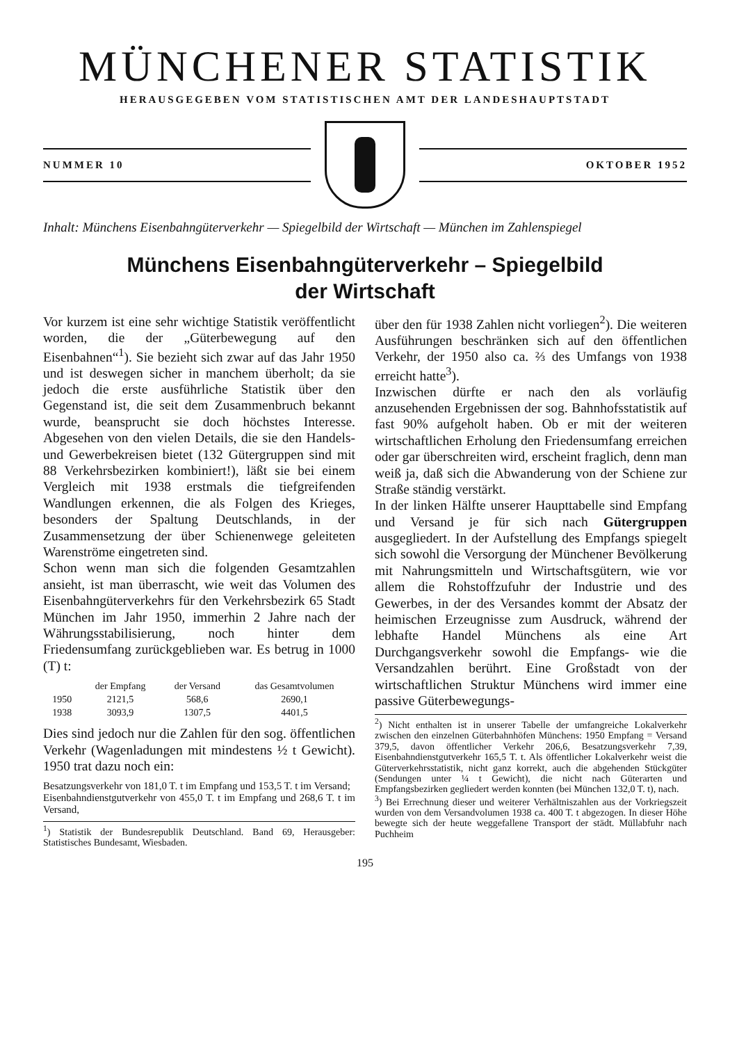MÜNCHENER STATISTIK
HERAUSGEGEBEN VOM STATISTISCHEN AMT DER LANDESHAUPTSTADT
NUMMER 10 OKTOBER 1952
Inhalt: Münchens Eisenbahngüterverkehr — Spiegelbild der Wirtschaft — München im Zahlenspiegel
Münchens Eisenbahngüterverkehr – Spiegelbild
der Wirtschaft
Vor kurzem ist eine sehr wichtige Statistik veröffentlicht worden, die der „Güterbewegung auf den Eisenbahnen“<sup>1</sup>). Sie bezieht sich zwar auf das Jahr 1950 und ist deswegen sicher in manchem überholt; da sie jedoch die erste ausführliche Statistik über den Gegenstand ist, die seit dem Zusammenbruch bekannt wurde, beansprucht sie doch höchstes Interesse. Abgesehen von den vielen Details, die sie den Handels- und Gewerbekreisen bietet (132 Gütergruppen sind mit 88 Verkehrsbezirken kombiniert!), läßt sie bei einem Vergleich mit 1938 erstmals die tiefgreifenden Wandlungen erkennen, die als Folgen des Krieges, besonders der Spaltung Deutschlands, in der Zusammensetzung der über Schienenwege geleiteten Warenströme eingetreten sind.
Schon wenn man sich die folgenden Gesamtzahlen ansieht, ist man überrascht, wie weit das Volumen des Eisenbahngüterverkehrs für den Verkehrsbezirk 65 Stadt München im Jahr 1950, immerhin 2 Jahre nach der Währungsstabilisierung, noch hinter dem Friedensumfang zurückgeblieben war. Es betrug in 1000 (T) t:
| | der Empfang | der Versand | das Gesamtvolumen |
| --- | --- | --- | --- |
| 1950 | 2121,5 | 568,6 | 2690,1 |
| 1938 | 3093,9 | 1307,5 | 4401,5 |
Dies sind jedoch nur die Zahlen für den sog. öffentlichen Verkehr (Wagenladungen mit mindestens ½ t Gewicht). 1950 trat dazu noch ein:
Besatzungsverkehr von 181,0 T. t im Empfang und 153,5 T. t im Versand;
Eisenbahndienstgutverkehr von 455,0 T. t im Empfang und 268,6 T. t im Versand,
<sup>1</sup>) Statistik der Bundesrepublik Deutschland. Band 69, Herausgeber: Statistisches Bundesamt, Wiesbaden.
über den für 1938 Zahlen nicht vorliegen<sup>2</sup>). Die weiteren Ausführungen beschränken sich auf den öffentlichen Verkehr, der 1950 also ca. ⅔ des Umfangs von 1938 erreicht hatte<sup>3</sup>).
Inzwischen dürfte er nach den als vorläufig anzusehenden Ergebnissen der sog. Bahnhofsstatistik auf fast 90% aufgeholt haben. Ob er mit der weiteren wirtschaftlichen Erholung den Friedensumfang erreichen oder gar überschreiten wird, erscheint fraglich, denn man weiß ja, daß sich die Abwanderung von der Schiene zur Straße ständig verstärkt.
In der linken Hälfte unserer Haupttabelle sind Empfang und Versand je für sich nach Gütergruppen ausgegliedert. In der Aufstellung des Empfangs spiegelt sich sowohl die Versorgung der Münchener Bevölkerung mit Nahrungsmitteln und Wirtschaftsgütern, wie vor allem die Rohstoffzufuhr der Industrie und des Gewerbes, in der des Versandes kommt der Absatz der heimischen Erzeugnisse zum Ausdruck, während der lebhafte Handel Münchens als eine Art Durchgangsverkehr sowohl die Empfangs- wie die Versandzahlen berührt. Eine Großstadt von der wirtschaftlichen Struktur Münchens wird immer eine passive Güterbewegungs-
<sup>2</sup>) Nicht enthalten ist in unserer Tabelle der umfangreiche Lokalverkehr zwischen den einzelnen Güterbahnhöfen Münchens: 1950 Empfang = Versand 379,5, davon öffentlicher Verkehr 206,6, Besatzungsverkehr 7,39, Eisenbahndienstgutverkehr 165,5 T. t. Als öffentlicher Lokalverkehr weist die Güterverkehrsstatistik, nicht ganz korrekt, auch die abgehenden Stückgüter (Sendungen unter ¼ t Gewicht), die nicht nach Güterarten und Empfangsbezirken gegliedert werden konnten (bei München 132,0 T. t), nach.
<sup>3</sup>) Bei Errechnung dieser und weiterer Verhältniszahlen aus der Vorkriegszeit wurden von dem Versandvolumen 1938 ca. 400 T. t abgezogen. In dieser Höhe bewegte sich der heute weggefallene Transport der städt. Müllabfuhr nach Puchheim
195